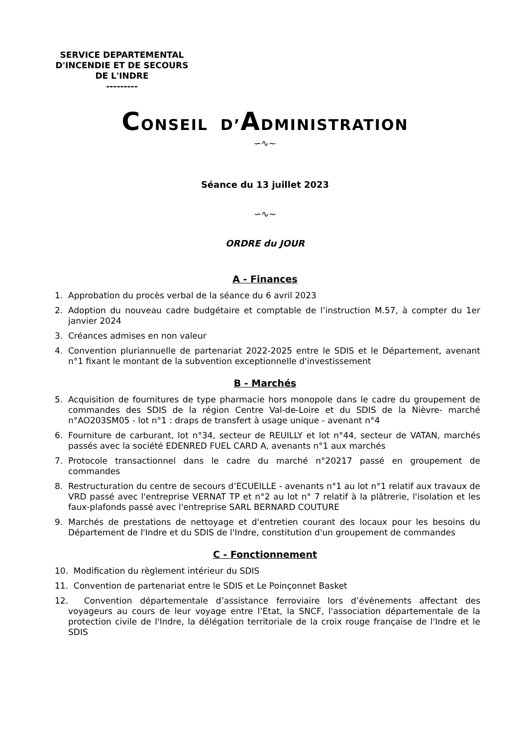SERVICE DEPARTEMENTAL
D'INCENDIE ET DE SECOURS
DE L'INDRE
---------
CONSEIL D’ADMINISTRATION
∽∿∼
Séance du 13 juillet 2023
∽∿∼
ORDRE du JOUR
A - Finances
1. Approbation du procès verbal de la séance du 6 avril 2023
2. Adoption du nouveau cadre budgétaire et comptable de l’instruction M.57, à compter du 1er janvier 2024
3. Créances admises en non valeur
4. Convention pluriannuelle de partenariat 2022-2025 entre le SDIS et le Département, avenant n°1 fixant le montant de la subvention exceptionnelle d'investissement
B - Marchés
5. Acquisition de fournitures de type pharmacie hors monopole dans le cadre du groupement de commandes des SDIS de la région Centre Val-de-Loire et du SDIS de la Nièvre- marché n°AO203SM05 - lot n°1 : draps de transfert à usage unique - avenant n°4
6. Fourniture de carburant, lot n°34, secteur de REUILLY et lot n°44, secteur de VATAN, marchés passés avec la société EDENRED FUEL CARD A, avenants n°1 aux marchés
7. Protocole transactionnel dans le cadre du marché n°20217 passé en groupement de commandes
8. Restructuration du centre de secours d’ECUEILLE - avenants n°1 au lot n°1 relatif aux travaux de VRD passé avec l'entreprise VERNAT TP et n°2 au lot n° 7 relatif à la plâtrerie, l'isolation et les faux-plafonds passé avec l'entreprise SARL BERNARD COUTURE
9. Marchés de prestations de nettoyage et d'entretien courant des locaux pour les besoins du Département de l'Indre et du SDIS de l'Indre, constitution d'un groupement de commandes
C - Fonctionnement
10. Modification du règlement intérieur du SDIS
11. Convention de partenariat entre le SDIS et Le Poinçonnet Basket
12. Convention départementale d’assistance ferroviaire lors d’évènements affectant des voyageurs au cours de leur voyage entre l’Etat, la SNCF, l'association départementale de la protection civile de l'Indre, la délégation territoriale de la croix rouge française de l'Indre et le SDIS